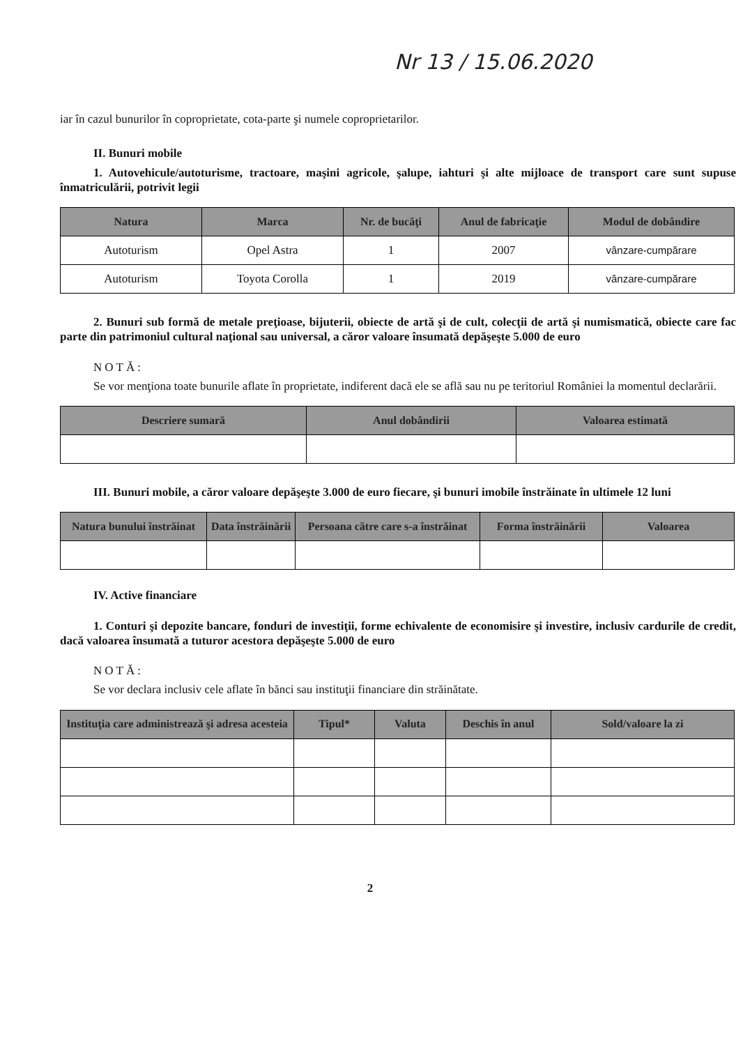Nr 13 / 15.06.2020
iar în cazul bunurilor în coproprietate, cota-parte şi numele coproprietarilor.
II. Bunuri mobile
1. Autovehicule/autoturisme, tractoare, maşini agricole, şalupe, iahturi şi alte mijloace de transport care sunt supuse înmatriculării, potrivit legii
| Natura | Marca | Nr. de bucăţi | Anul de fabricaţie | Modul de dobândire |
| --- | --- | --- | --- | --- |
| Autoturism | Opel Astra | 1 | 2007 | vânzare-cumpărare |
| Autoturism | Toyota Corolla | 1 | 2019 | vânzare-cumpărare |
2. Bunuri sub formă de metale preţioase, bijuterii, obiecte de artă şi de cult, colecţii de artă şi numismatică, obiecte care fac parte din patrimoniul cultural naţional sau universal, a căror valoare însumată depăşeşte 5.000 de euro
NOTĂ:
Se vor menţiona toate bunurile aflate în proprietate, indiferent dacă ele se află sau nu pe teritoriul României la momentul declarării.
| Descriere sumară | Anul dobândirii | Valoarea estimată |
| --- | --- | --- |
III. Bunuri mobile, a căror valoare depăşeşte 3.000 de euro fiecare, şi bunuri imobile înstrăinate în ultimele 12 luni
| Natura bunului înstrăinat | Data înstrăinării | Persoana către care s-a înstrăinat | Forma înstrăinării | Valoarea |
| --- | --- | --- | --- | --- |
IV. Active financiare
1. Conturi şi depozite bancare, fonduri de investiţii, forme echivalente de economisire şi investire, inclusiv cardurile de credit, dacă valoarea însumată a tuturor acestora depăşeşte 5.000 de euro
NOTĂ:
Se vor declara inclusiv cele aflate în bănci sau instituţii financiare din străinătate.
| Instituţia care administrează şi adresa acesteia | Tipul* | Valuta | Deschis în anul | Sold/valoare la zi |
| --- | --- | --- | --- | --- |
2